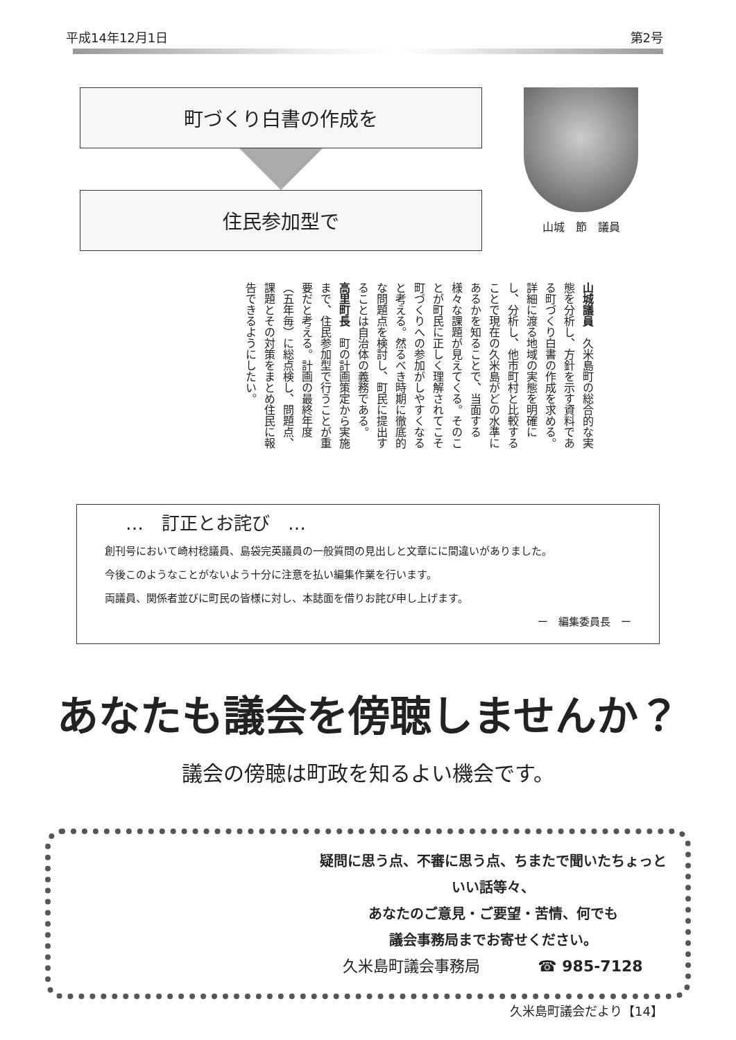平成14年12月1日 第2号
町づくり白書の作成を
住民参加型で
山城　節　議員
山城議員　久米島町の総合的な実態を分析し、方針を示す資料である町づくり白書の作成を求める。詳細に渡る地域の実態を明確にし、分析し、他市町村と比較することで現在の久米島がどの水準にあるかを知ることで、当面する様々な課題が見えてくる。そのことが町民に正しく理解されてこそ町づくりへの参加がしやすくなると考える。然るべき時期に徹底的な問題点を検討し、町民に提出することは自治体の義務である。
高里町長　町の計画策定から実施まで、住民参加型で行うことが重要だと考える。計画の最終年度（五年毎）に総点検し、問題点、課題とその対策をまとめ住民に報告できるようにしたい。
…　訂正とお詫び　…
創刊号において崎村稔議員、島袋完英議員の一般質問の見出しと文章にに間違いがありました。
今後このようなことがないよう十分に注意を払い編集作業を行います。
両議員、関係者並びに町民の皆様に対し、本誌面を借りお詫び申し上げます。
ー　編集委員長　ー
あなたも議会を傍聴しませんか？
議会の傍聴は町政を知るよい機会です。
疑問に思う点、不審に思う点、ちまたで聞いたちょっといい話等々、
あなたのご意見・ご要望・苦情、何でも
議会事務局までお寄せください。
久米島町議会事務局 ☎ 985-7128
久米島町議会だより【14】